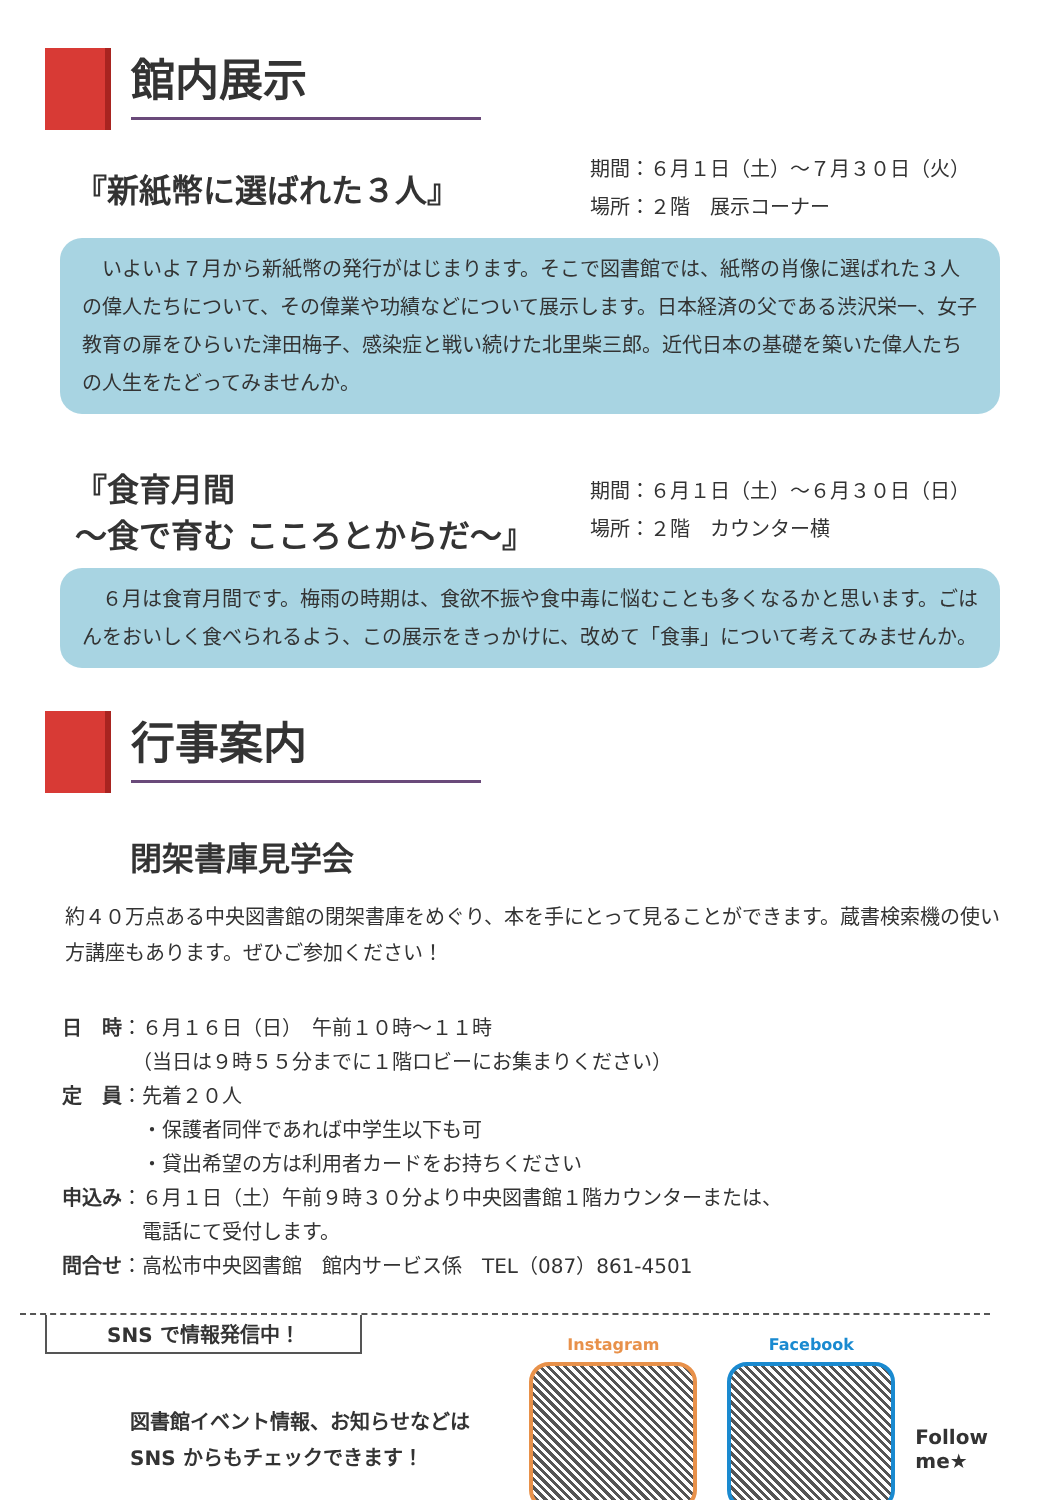館内展示
『新紙幣に選ばれた３人』
期間：６月１日（土）～７月３０日（火）
場所：２階　展示コーナー
　いよいよ７月から新紙幣の発行がはじまります。そこで図書館では、紙幣の肖像に選ばれた３人の偉人たちについて、その偉業や功績などについて展示します。日本経済の父である渋沢栄一、女子教育の扉をひらいた津田梅子、感染症と戦い続けた北里柴三郎。近代日本の基礎を築いた偉人たちの人生をたどってみませんか。
『食育月間
～食で育む こころとからだ～』
期間：６月１日（土）～６月３０日（日）
場所：２階　カウンター横
　６月は食育月間です。梅雨の時期は、食欲不振や食中毒に悩むことも多くなるかと思います。ごはんをおいしく食べられるよう、この展示をきっかけに、改めて「食事」について考えてみませんか。
行事案内
閉架書庫見学会
約４０万点ある中央図書館の閉架書庫をめぐり、本を手にとって見ることができます。蔵書検索機の使い方講座もあります。ぜひご参加ください！
日　時：６月１６日（日）　午前１０時～１１時
　　　　（当日は９時５５分までに１階ロビーにお集まりください）
定　員：先着２０人
　　　　・保護者同伴であれば中学生以下も可
　　　　・貸出希望の方は利用者カードをお持ちください
申込み：６月１日（土）午前９時３０分より中央図書館１階カウンターまたは、
　　　　電話にて受付します。
問合せ：高松市中央図書館　館内サービス係　TEL（087）861-4501
SNS で情報発信中！
図書館イベント情報、お知らせなどは
SNS からもチェックできます！
Instagram Facebook
Follow me★